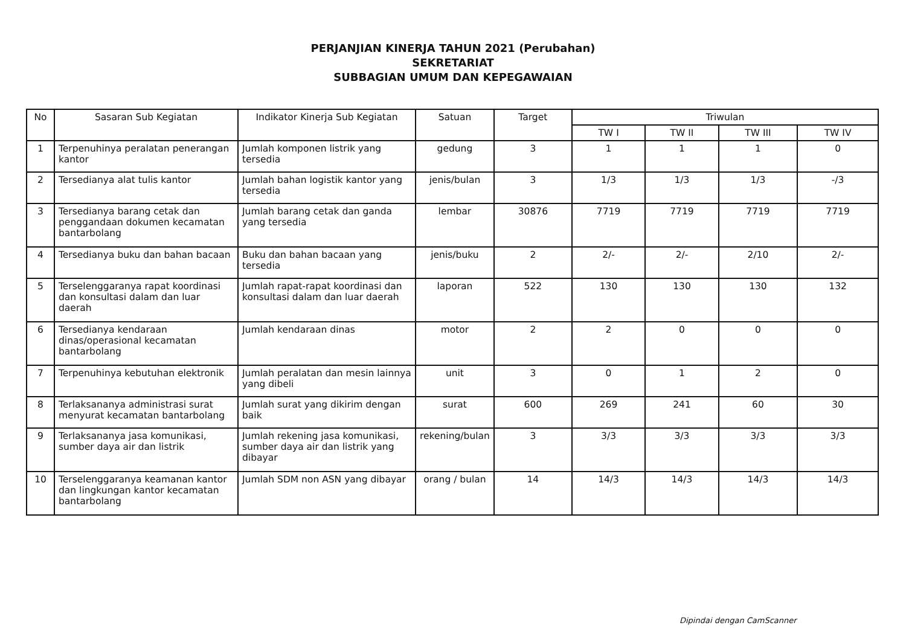PERJANJIAN KINERJA TAHUN 2021 (Perubahan)
SEKRETARIAT
SUBBAGIAN UMUM DAN KEPEGAWAIAN
| No | Sasaran Sub Kegiatan | Indikator Kinerja Sub Kegiatan | Satuan | Target | Triwulan | | | |
| --- | --- | --- | --- | --- | --- | --- | --- | --- |
| | | | | | TW I | TW II | TW III | TW IV |
| 1 | Terpenuhinya peralatan penerangan kantor | Jumlah komponen listrik yang tersedia | gedung | 3 | 1 | 1 | 1 | 0 |
| 2 | Tersedianya alat tulis kantor | Jumlah bahan logistik kantor yang tersedia | jenis/bulan | 3 | 1/3 | 1/3 | 1/3 | -/3 |
| 3 | Tersedianya barang cetak dan penggandaan dokumen kecamatan bantarbolang | Jumlah barang cetak dan ganda yang tersedia | lembar | 30876 | 7719 | 7719 | 7719 | 7719 |
| 4 | Tersedianya buku dan bahan bacaan | Buku dan bahan bacaan yang tersedia | jenis/buku | 2 | 2/- | 2/- | 2/10 | 2/- |
| 5 | Terselenggaranya rapat koordinasi dan konsultasi dalam dan luar daerah | Jumlah rapat-rapat koordinasi dan konsultasi dalam dan luar daerah | laporan | 522 | 130 | 130 | 130 | 132 |
| 6 | Tersedianya kendaraan dinas/operasional kecamatan bantarbolang | Jumlah kendaraan dinas | motor | 2 | 2 | 0 | 0 | 0 |
| 7 | Terpenuhinya kebutuhan elektronik | Jumlah peralatan dan mesin lainnya yang dibeli | unit | 3 | 0 | 1 | 2 | 0 |
| 8 | Terlaksananya administrasi surat menyurat kecamatan bantarbolang | Jumlah surat yang dikirim dengan baik | surat | 600 | 269 | 241 | 60 | 30 |
| 9 | Terlaksananya jasa komunikasi, sumber daya air dan listrik | Jumlah rekening jasa komunikasi, sumber daya air dan listrik yang dibayar | rekening/bulan | 3 | 3/3 | 3/3 | 3/3 | 3/3 |
| 10 | Terselenggaranya keamanan kantor dan lingkungan kantor kecamatan bantarbolang | Jumlah SDM non ASN yang dibayar | orang / bulan | 14 | 14/3 | 14/3 | 14/3 | 14/3 |
Dipindai dengan CamScanner